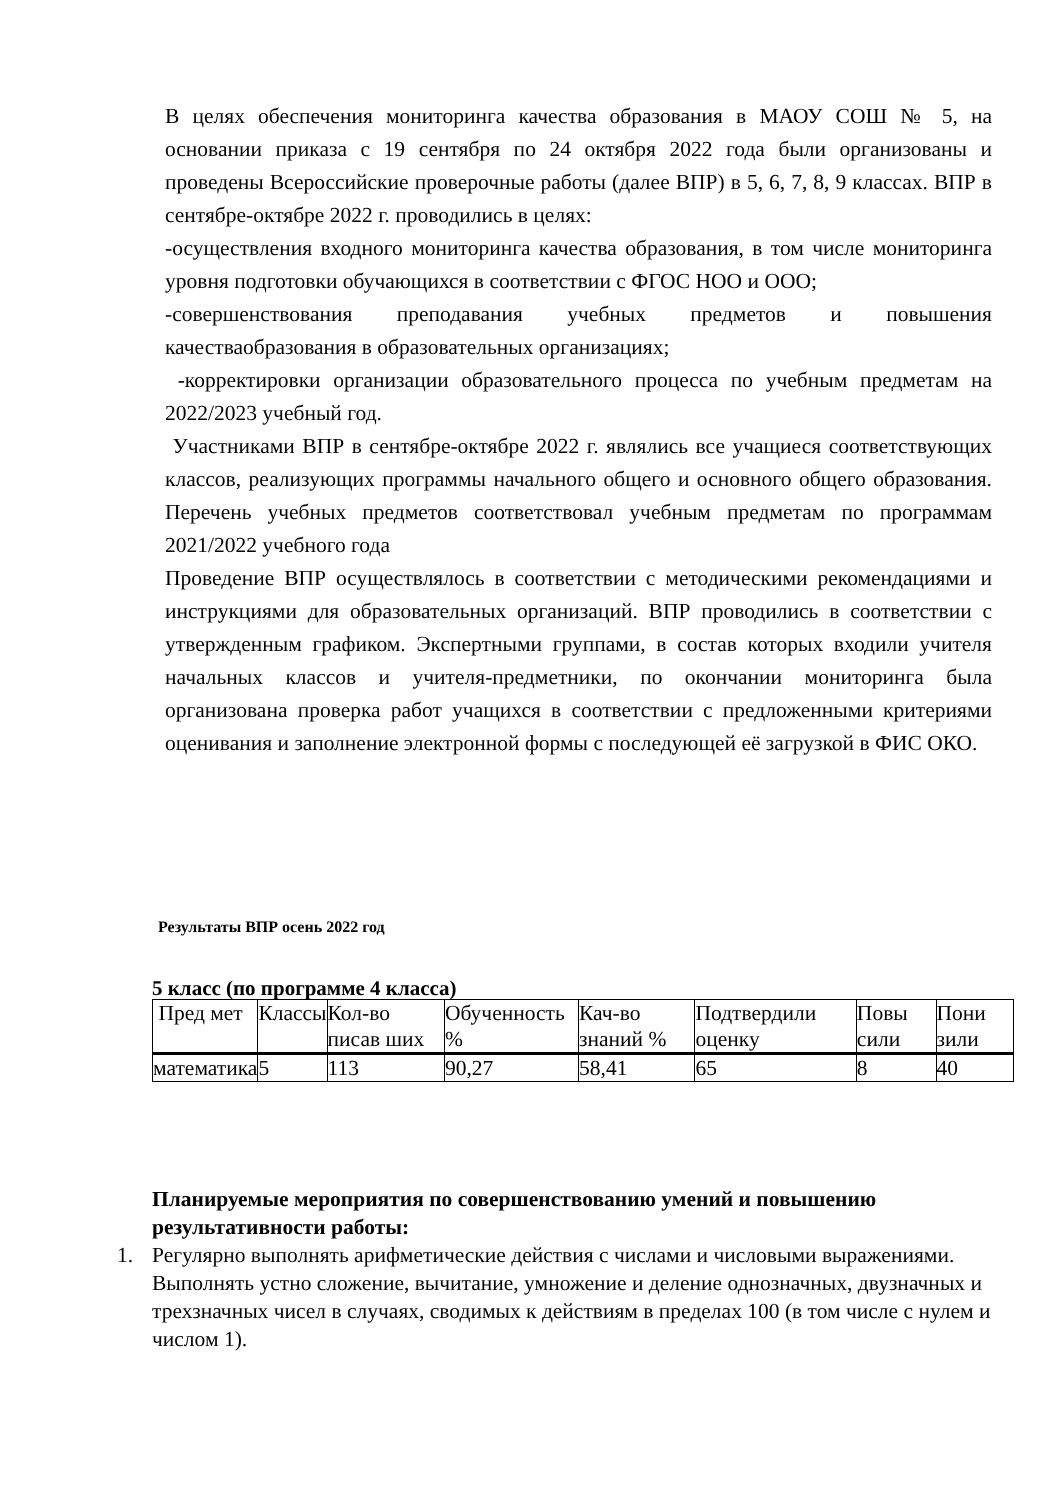В целях обеспечения мониторинга качества образования в МАОУ СОШ № 5, на основании приказа с 19 сентября по 24 октября 2022 года были организованы и проведены Всероссийские проверочные работы (далее ВПР) в 5, 6, 7, 8, 9 классах. ВПР в сентябре-октябре 2022 г. проводились в целях:
-осуществления входного мониторинга качества образования, в том числе мониторинга уровня подготовки обучающихся в соответствии с ФГОС НОО и ООО;
-совершенствования преподавания учебных предметов и повышения качестваобразования в образовательных организациях;
-корректировки организации образовательного процесса по учебным предметам на 2022/2023 учебный год.
Участниками ВПР в сентябре-октябре 2022 г. являлись все учащиеся соответствующих классов, реализующих программы начального общего и основного общего образования. Перечень учебных предметов соответствовал учебным предметам по программам 2021/2022 учебного года
Проведение ВПР осуществлялось в соответствии с методическими рекомендациями и инструкциями для образовательных организаций. ВПР проводились в соответствии с утвержденным графиком. Экспертными группами, в состав которых входили учителя начальных классов и учителя-предметники, по окончании мониторинга была организована проверка работ учащихся в соответствии с предложенными критериями оценивания и заполнение электронной формы с последующей её загрузкой в ФИС ОКО.
Результаты ВПР осень 2022 год
5 класс (по программе 4 класса)
| Пред мет | Классы | Кол-во писав ших | Обученность % | Кач-во знаний % | Подтвердили оценку | Повы сили | Пони зили |
| математика | 5 | 113 | 90,27 | 58,41 | 65 | 8 | 40 |
Планируемые мероприятия по совершенствованию умений и повышению результативности работы:
1. Регулярно выполнять арифметические действия с числами и числовыми выражениями. Выполнять устно сложение, вычитание, умножение и деление однозначных, двузначных и трехзначных чисел в случаях, сводимых к действиям в пределах 100 (в том числе с нулем и числом 1).